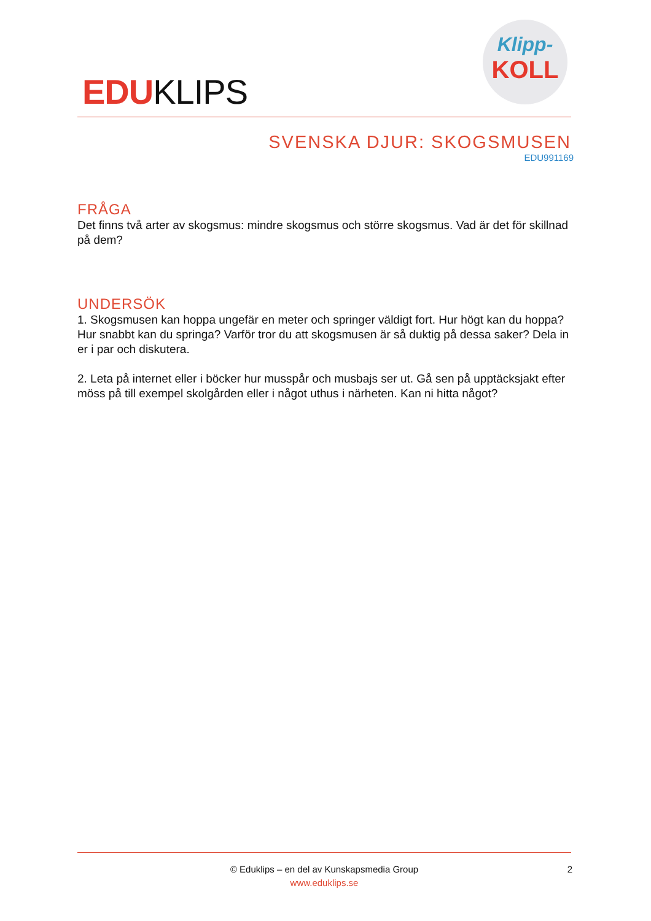EDUKLIPS
Klipp-
KOLL
SVENSKA DJUR: SKOGSMUSEN
EDU991169
FRÅGA
Det finns två arter av skogsmus: mindre skogsmus och större skogsmus. Vad är det för skillnad på dem?
UNDERSÖK
1. Skogsmusen kan hoppa ungefär en meter och springer väldigt fort. Hur högt kan du hoppa? Hur snabbt kan du springa? Varför tror du att skogsmusen är så duktig på dessa saker? Dela in er i par och diskutera.
2. Leta på internet eller i böcker hur musspår och musbajs ser ut. Gå sen på upptäcksjakt efter möss på till exempel skolgården eller i något uthus i närheten. Kan ni hitta något?
© Eduklips – en del av Kunskapsmedia Group 2
www.eduklips.se